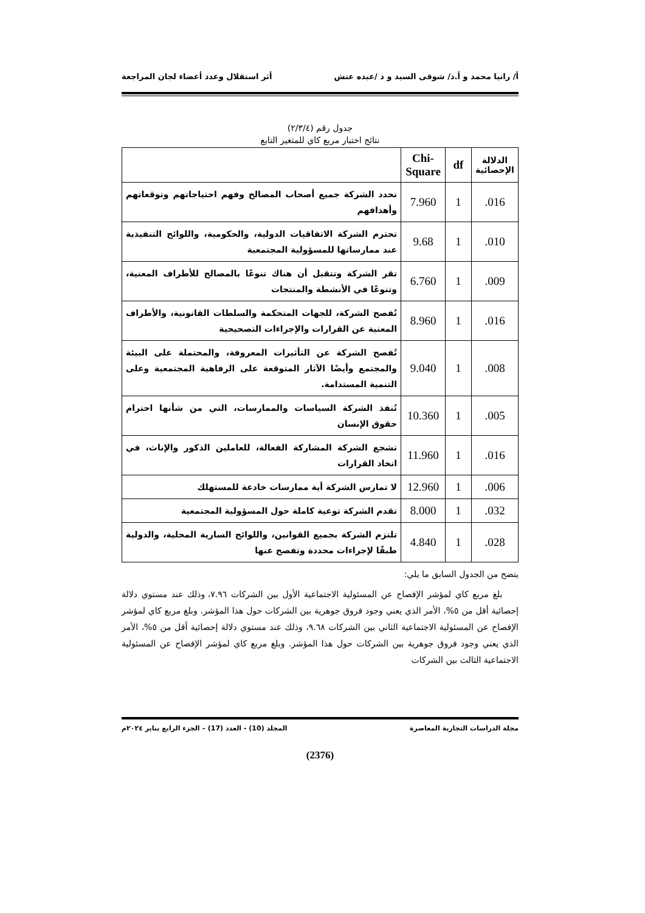أ/ رانيا محمد و أ.د/ شوقى السيد و د /عبده عتش أثر استقلال وعدد أعضاء لجان المراجعة
جدول رقم (٢/٣/٤)
نتائج اختبار مربع كاي للمتغير التابع
| الدلالة الإحصائية | df | Chi-Square | |
| --- | --- | --- | --- |
| .016 | 1 | 7.960 | تحدد الشركة جميع أصحاب المصالح وفهم احتياجاتهم وتوقعاتهم وأهدافهم |
| .010 | 1 | 9.68 | تحترم الشركة الاتفاقيات الدولية، والحكومية، واللوائح التنفيذية عند ممارساتها للمسؤولية المجتمعية |
| .009 | 1 | 6.760 | تقر الشركة وتتقبل أن هناك تنوعًا بالمصالح للأطراف المعنية، وتنوعًا في الأنشطة والمنتجات |
| .016 | 1 | 8.960 | تُفصح الشركة، للجهات المتحكمة والسلطات القانونية، والأطراف المعنية عن القرارات والإجراءات التصحيحية |
| .008 | 1 | 9.040 | تُفصح الشركة عن التأثيرات المعروفة، والمحتملة على البيئة والمجتمع وأيضًا الآثار المتوقعة على الرفاهية المجتمعية وعلى التنمية المستدامة. |
| .005 | 1 | 10.360 | تُنفذ الشركة السياسات والممارسات، التي من شأنها احترام حقوق الإنسان |
| .016 | 1 | 11.960 | تشجع الشركة المشاركة الفعالة، للعاملين الذكور والإناث، في اتخاذ القرارات |
| .006 | 1 | 12.960 | لا تمارس الشركة أية ممارسات خادعة للمستهلك |
| .032 | 1 | 8.000 | تقدم الشركة توعية كاملة حول المسؤولية المجتمعية |
| .028 | 1 | 4.840 | تلتزم الشركة بجميع القوانين، واللوائح السارية المحلية، والدولية طبقًا لإجراءات محددة وتفصح عنها |
يتضح من الجدول السابق ما يلي:
بلغ مربع كاي لمؤشر الإفصاح عن المسئولية الاجتماعية الأول بين الشركات ٧.٩٦، وذلك عند مستوي دلالة إحصائية أقل من ٥%، الأمر الذي يعني وجود فروق جوهرية بين الشركات حول هذا المؤشر. وبلغ مربع كاي لمؤشر الإفصاح عن المسئولية الاجتماعية الثاني بين الشركات ٩.٦٨، وذلك عند مستوي دلالة إحصائية أقل من ٥%، الأمر الذي يعني وجود فروق جوهرية بين الشركات حول هذا المؤشر. وبلغ مربع كاي لمؤشر الإفصاح عن المسئولية الاجتماعية الثالث بين الشركات
مجلة الدراسات التجارية المعاصرة المجلد (10) - العدد (17) – الجزء الرابع يناير ٢٠٢٤م
(2376)